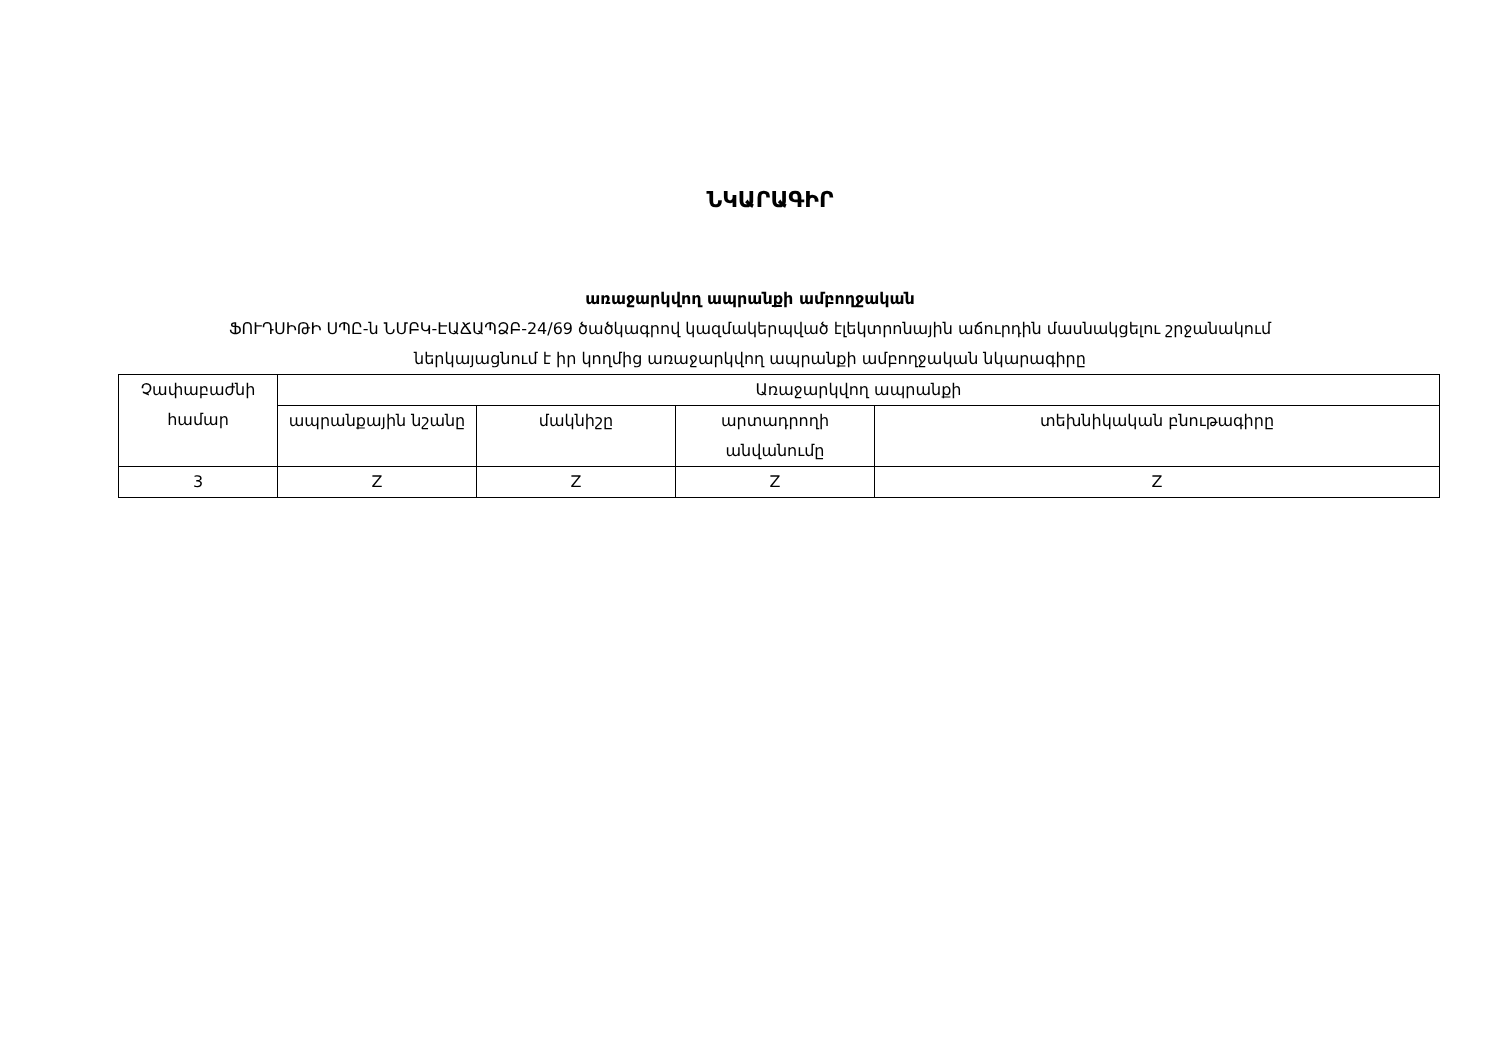ՆԿԱՐԱԳԻՐ
առաջարկվող ապրանքի ամբողջական
ՖՈՒԴՍԻԹԻ ՍՊԸ-ն ՆՄԲԿ-ԷԱՃԱՊՁԲ-24/69 ծածկագրով կազմակերպված էլեկտրոնային աճուրդին մասնակցելու շրջանակում
ներկայացնում է իր կողմից առաջարկվող ապրանքի ամբողջական նկարագիրը
| Չափաբաժնի համար | Առաջարկվող ապրանքի | | | |
| --- | --- | --- | --- | --- |
| | ապրանքային նշանը | մակնիշը | արտադրողի անվանումը | տեխնիկական բնութագիրը |
| 3 | Z | Z | Z | Z |